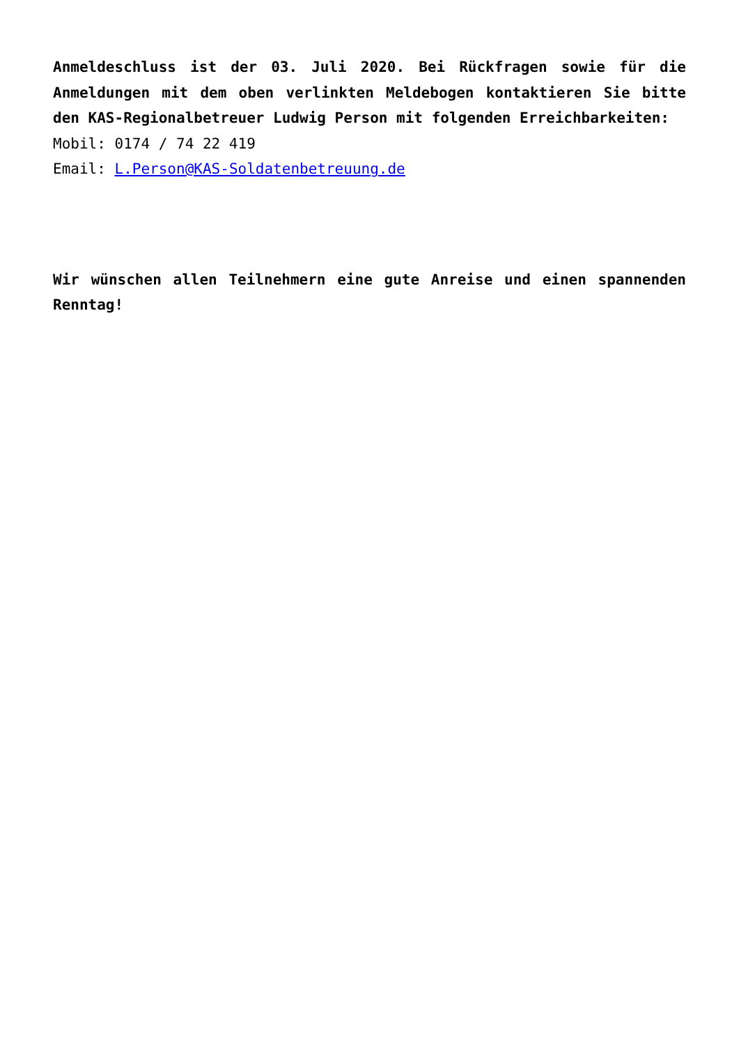Anmeldeschluss ist der 03. Juli 2020. Bei Rückfragen sowie für die Anmeldungen mit dem oben verlinkten Meldebogen kontaktieren Sie bitte den KAS-Regionalbetreuer Ludwig Person mit folgenden Erreichbarkeiten:
Mobil: 0174 / 74 22 419
Email: L.Person@KAS-Soldatenbetreuung.de
Wir wünschen allen Teilnehmern eine gute Anreise und einen spannenden Renntag!